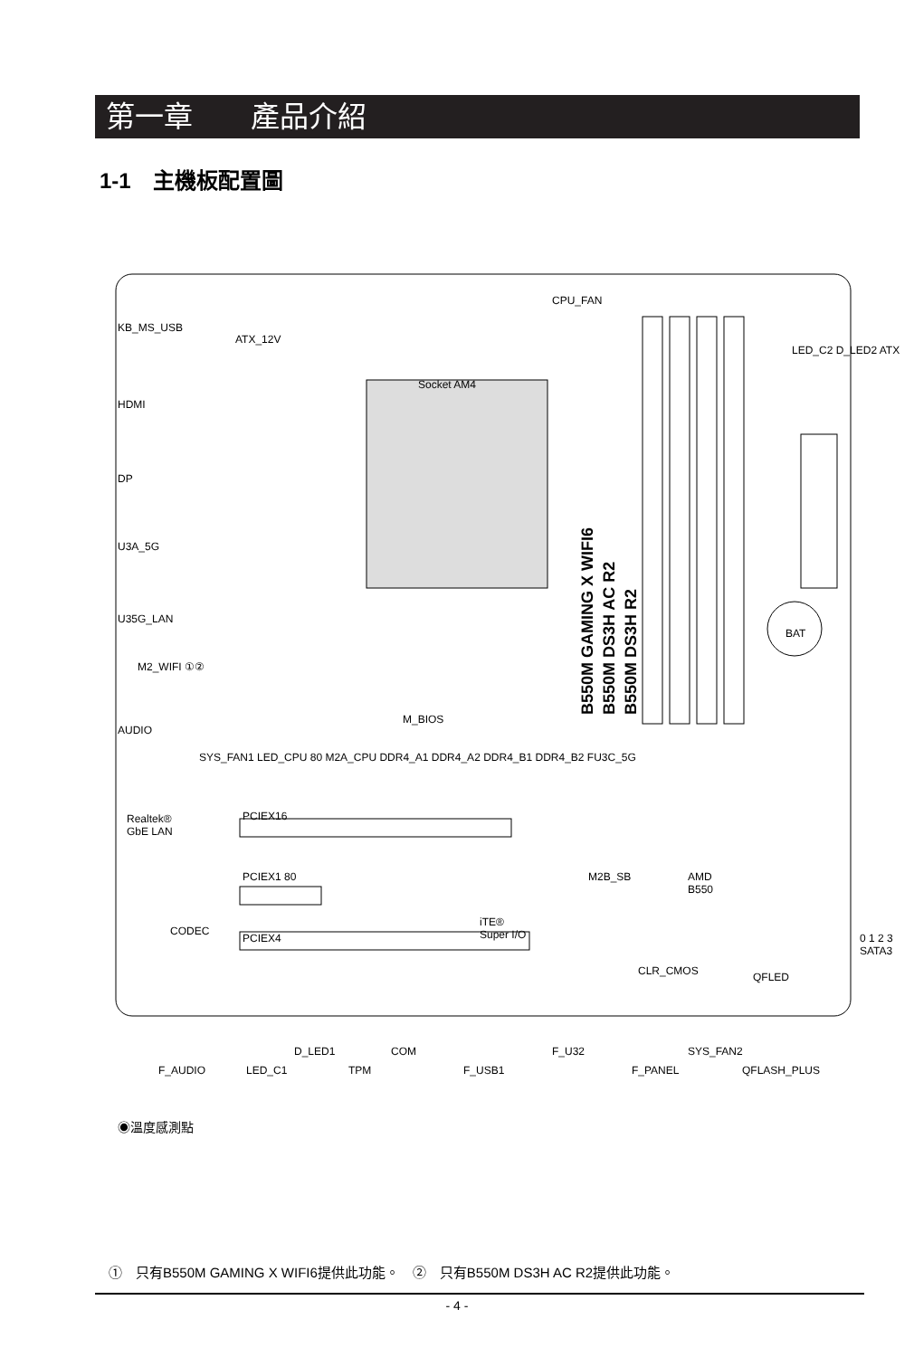第一章　　產品介紹
1-1　主機板配置圖
B550M GAMING X WIFI6
B550M DS3H AC R2
B550M DS3H R2
KB_MS_USB
ATX_12V
CPU_FAN
Socket AM4
HDMI
DP
U3A_5G
U35G_LAN
M2_WIFI ①②
AUDIO
M_BIOS
BAT
LED_C2 D_LED2 ATX
SYS_FAN1 LED_CPU 80 M2A_CPU DDR4_A1 DDR4_A2 DDR4_B1 DDR4_B2 FU3C_5G
Realtek®
GbE LAN
PCIEX16
PCIEX1 80 M2B_SB
AMD
B550
iTE®
Super I/O
CODEC
PCIEX4
CLR_CMOS QFLED
0 1 2 3 SATA3
D_LED1 COM F_U32 SYS_FAN2
F_AUDIO LED_C1 TPM F_USB1 F_PANEL QFLASH_PLUS
◉溫度感測點
①　只有B550M GAMING X WIFI6提供此功能。　②　只有B550M DS3H AC R2提供此功能。
- 4 -